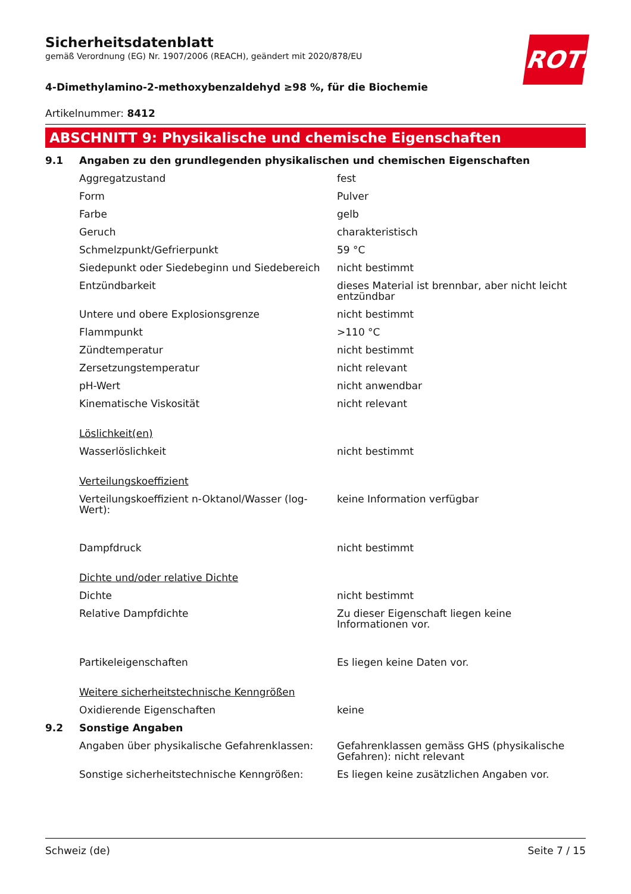ROTH
Sicherheitsdatenblatt
gemäß Verordnung (EG) Nr. 1907/2006 (REACH), geändert mit 2020/878/EU
4-Dimethylamino-2-methoxybenzaldehyd ≥98 %, für die Biochemie
Artikelnummer: 8412
ABSCHNITT 9: Physikalische und chemische Eigenschaften
| 9.1 | Angaben zu den grundlegenden physikalischen und chemischen Eigenschaften | |
| | Aggregatzustand | fest |
| | Form | Pulver |
| | Farbe | gelb |
| | Geruch | charakteristisch |
| | Schmelzpunkt/Gefrierpunkt | 59 °C |
| | Siedepunkt oder Siedebeginn und Siedebereich | nicht bestimmt |
| | Entzündbarkeit | dieses Material ist brennbar, aber nicht leicht entzündbar |
| | Untere und obere Explosionsgrenze | nicht bestimmt |
| | Flammpunkt | >110 °C |
| | Zündtemperatur | nicht bestimmt |
| | Zersetzungstemperatur | nicht relevant |
| | pH-Wert | nicht anwendbar |
| | Kinematische Viskosität | nicht relevant |
| | Löslichkeit(en) | |
| | Wasserlöslichkeit | nicht bestimmt |
| | Verteilungskoeffizient | |
| | Verteilungskoeffizient n-Oktanol/Wasser (log-Wert): | keine Information verfügbar |
| | Dampfdruck | nicht bestimmt |
| | Dichte und/oder relative Dichte | |
| | Dichte | nicht bestimmt |
| | Relative Dampfdichte | Zu dieser Eigenschaft liegen keine Informationen vor. |
| | Partikeleigenschaften | Es liegen keine Daten vor. |
| | Weitere sicherheitstechnische Kenngrößen | |
| | Oxidierende Eigenschaften | keine |
| 9.2 | Sonstige Angaben | |
| | Angaben über physikalische Gefahrenklassen: | Gefahrenklassen gemäss GHS (physikalische Gefahren): nicht relevant |
| | Sonstige sicherheitstechnische Kenngrößen: | Es liegen keine zusätzlichen Angaben vor. |
Schweiz (de) Seite 7 / 15